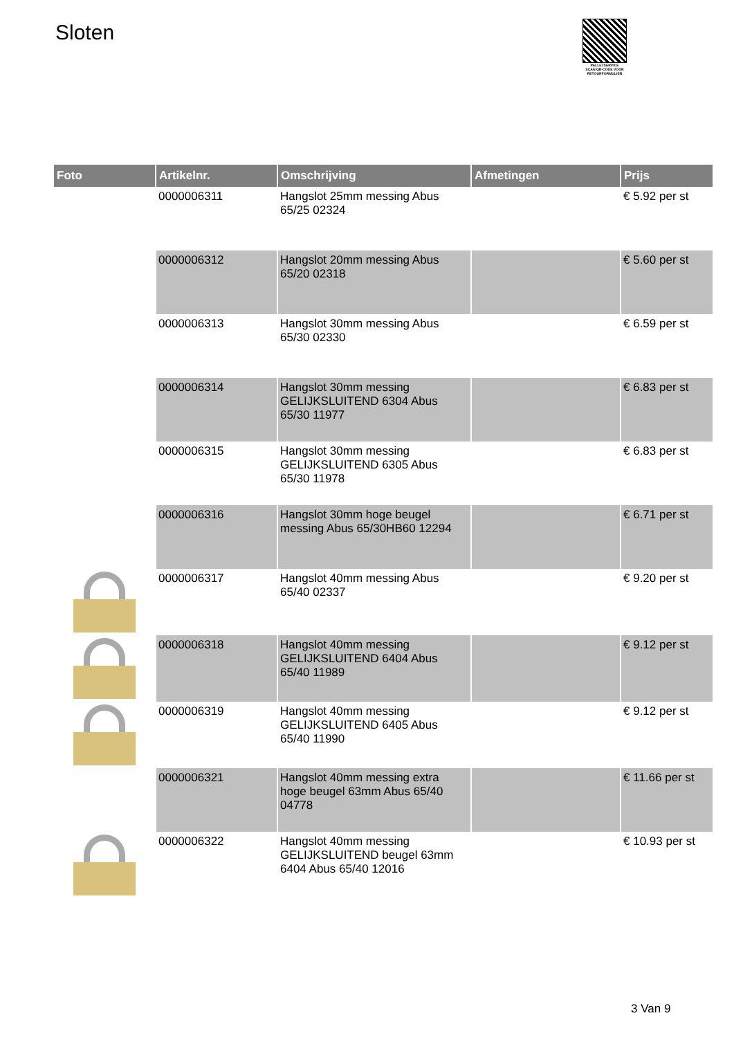Sloten
PALLETSERVICE
SCAN QR-CODE VOOR RETOURFORMULIER
| Foto | Artikelnr. | Omschrijving | Afmetingen | Prijs |
| --- | --- | --- | --- | --- |
| | 0000006311 | Hangslot 25mm messing Abus 65/25 02324 | | € 5.92 per st |
| | 0000006312 | Hangslot 20mm messing Abus 65/20 02318 | | € 5.60 per st |
| | 0000006313 | Hangslot 30mm messing Abus 65/30 02330 | | € 6.59 per st |
| | 0000006314 | Hangslot 30mm messing GELIJKSLUITEND 6304 Abus 65/30 11977 | | € 6.83 per st |
| | 0000006315 | Hangslot 30mm messing GELIJKSLUITEND 6305 Abus 65/30 11978 | | € 6.83 per st |
| | 0000006316 | Hangslot 30mm hoge beugel messing Abus 65/30HB60 12294 | | € 6.71 per st |
| | 0000006317 | Hangslot 40mm messing Abus 65/40 02337 | | € 9.20 per st |
| | 0000006318 | Hangslot 40mm messing GELIJKSLUITEND 6404 Abus 65/40 11989 | | € 9.12 per st |
| | 0000006319 | Hangslot 40mm messing GELIJKSLUITEND 6405 Abus 65/40 11990 | | € 9.12 per st |
| | 0000006321 | Hangslot 40mm messing extra hoge beugel 63mm Abus 65/40 04778 | | € 11.66 per st |
| | 0000006322 | Hangslot 40mm messing GELIJKSLUITEND beugel 63mm 6404 Abus 65/40 12016 | | € 10.93 per st |
3 Van 9